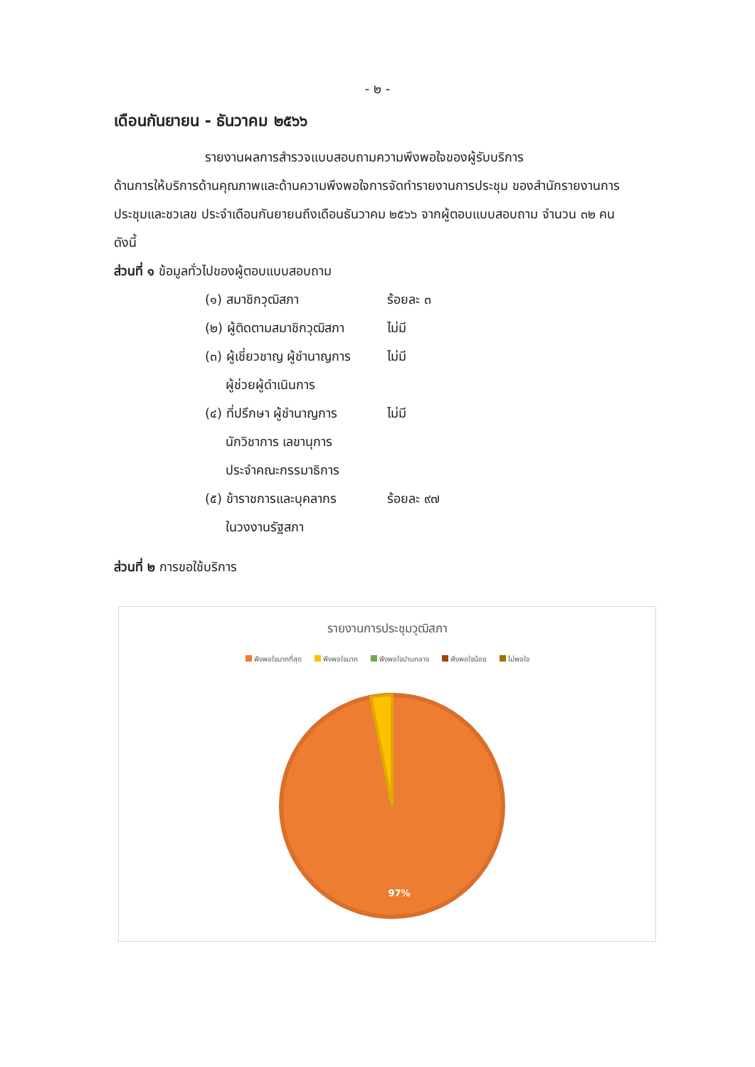- ๒ -
เดือนกันยายน - ธันวาคม ๒๕๖๖
รายงานผลการสำรวจแบบสอบถามความพึงพอใจของผู้รับบริการ
ด้านการให้บริการด้านคุณภาพและด้านความพึงพอใจการจัดทำรายงานการประชุม ของสำนักรายงานการประชุมและชวเลข ประจำเดือนกันยายนถึงเดือนธันวาคม ๒๕๖๖ จากผู้ตอบแบบสอบถาม จำนวน ๓๒ คน ดังนี้
ส่วนที่ ๑ ข้อมูลทั่วไปของผู้ตอบแบบสอบถาม
(๑) สมาชิกวุฒิสภา ร้อยละ ๓
(๒) ผู้ติดตามสมาชิกวุฒิสภา
ไม่มี
(๓) ผู้เชี่ยวชาญ ผู้ชำนาญการ
ผู้ช่วยผู้ดำเนินการ
ไม่มี
(๔) ที่ปรึกษา ผู้ชำนาญการ
นักวิชาการ เลขานุการ
ประจำคณะกรรมาธิการ
ไม่มี
(๕) ข้าราชการและบุคลากร
ในวงงานรัฐสภา
ร้อยละ ๙๗
ส่วนที่ ๒ การขอใช้บริการ
รายงานการประชุมวุฒิสภา
พึงพอใจมากที่สุด พึงพอใจมาก พึงพอใจปานกลาง พึงพอใจน้อย ไม่พอใจ
97%